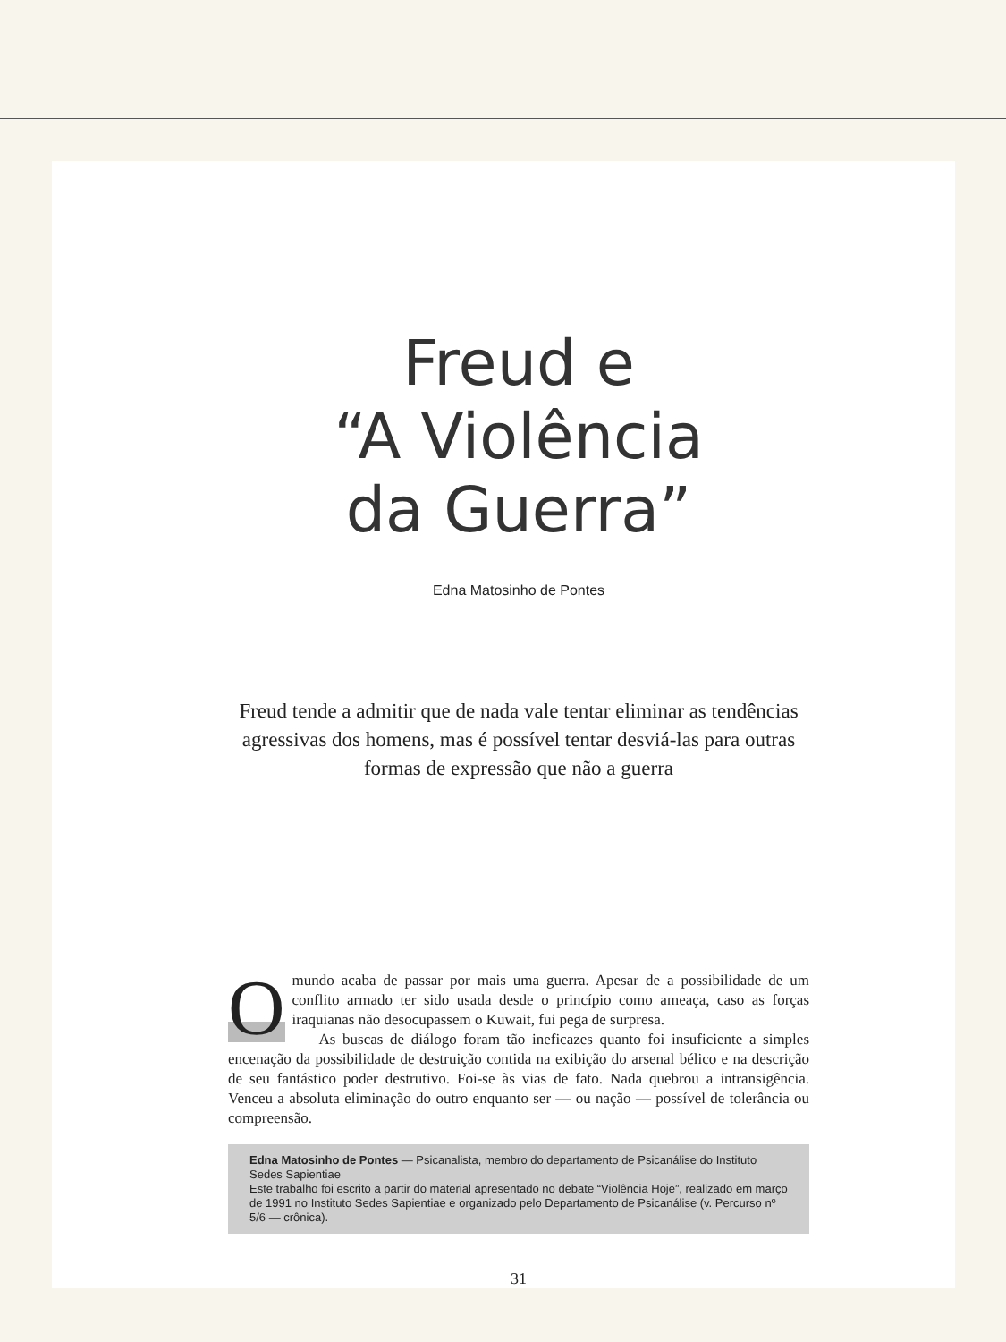Freud e
“A Violência
da Guerra”
Edna Matosinho de Pontes
Freud tende a admitir que de nada vale tentar eliminar as tendências agressivas dos homens, mas é possível tentar desviá-las para outras formas de expressão que não a guerra
O mundo acaba de passar por mais uma guerra. Apesar de a possibilidade de um conflito armado ter sido usada desde o princípio como ameaça, caso as forças iraquianas não desocupassem o Kuwait, fui pega de surpresa.
As buscas de diálogo foram tão ineficazes quanto foi insuficiente a simples encenação da possibilidade de destruição contida na exibição do arsenal bélico e na descrição de seu fantástico poder destrutivo. Foi-se às vias de fato. Nada quebrou a intransigência. Venceu a absoluta eliminação do outro enquanto ser — ou nação — possível de tolerância ou compreensão.
Edna Matosinho de Pontes — Psicanalista, membro do departamento de Psicanálise do Instituto Sedes Sapientiae
Este trabalho foi escrito a partir do material apresentado no debate “Violência Hoje”, realizado em março de 1991 no Instituto Sedes Sapientiae e organizado pelo Departamento de Psicanálise (v. Percurso nº 5/6 — crônica).
31